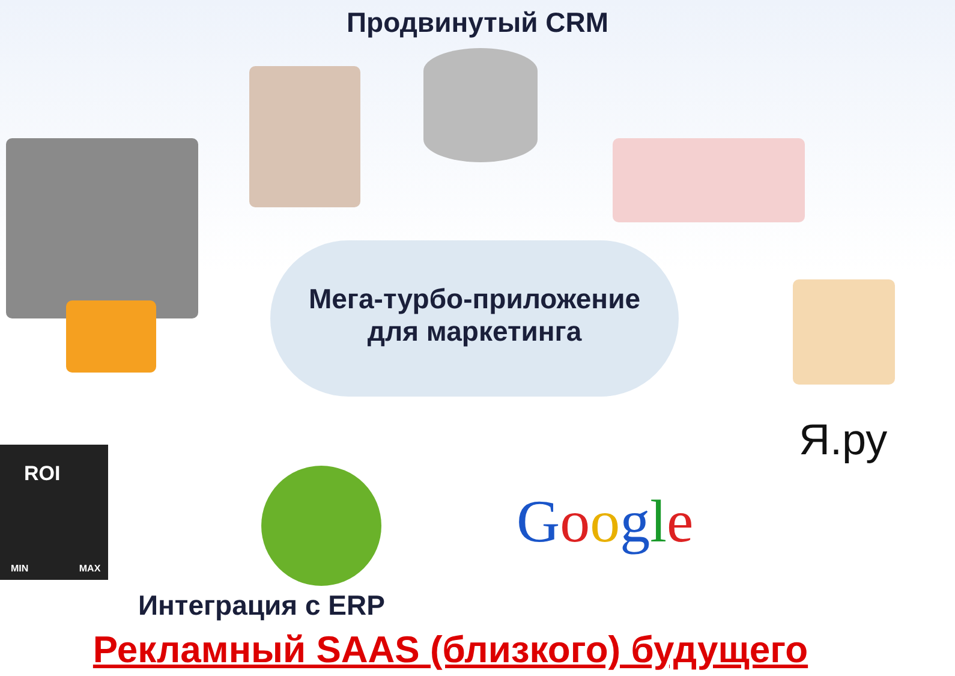Продвинутый CRM
Мега-турбо-приложение
для маркетинга
Я.ру
Google
ROI
MIN MAX
Интеграция с ERP
Рекламный SAAS (близкого) будущего